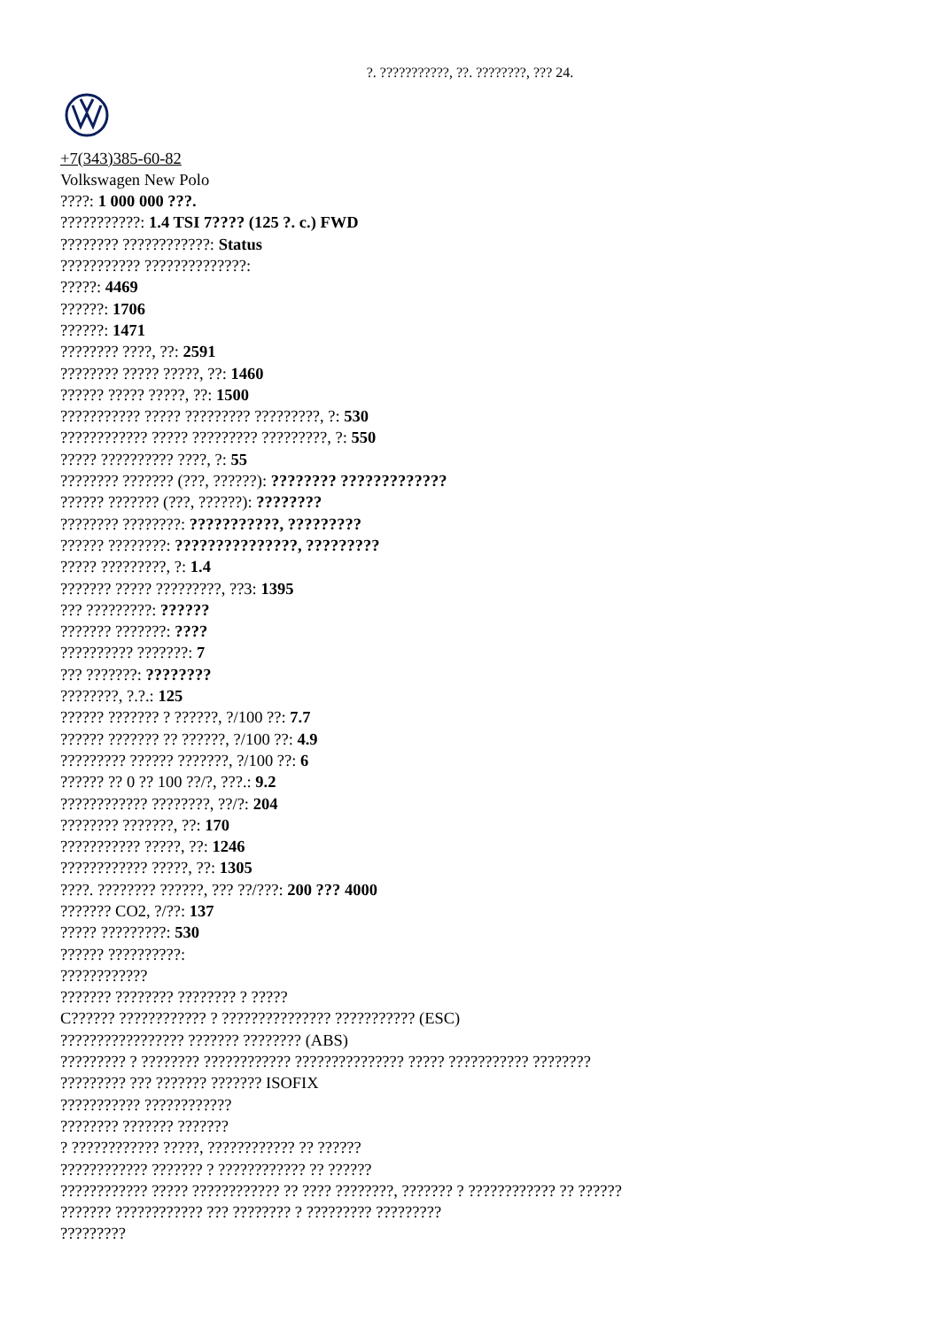?. ???????????, ??. ????????, ??? 24.
+7(343)385-60-82
Volkswagen New Polo
????: 1 000 000 ???.
???????????: 1.4 TSI 7???? (125 ?. c.) FWD
???????? ????????????: Status
??????????? ??????????????:
?????: 4469
??????: 1706
??????: 1471
???????? ????, ??: 2591
???????? ????? ?????, ??: 1460
?????? ????? ?????, ??: 1500
??????????? ????? ????????? ?????????, ?: 530
???????????? ????? ????????? ?????????, ?: 550
????? ?????????? ????, ?: 55
???????? ??????? (???, ??????): ???????? ?????????????
?????? ??????? (???, ??????): ????????
???????? ????????: ???????????, ?????????
?????? ????????: ???????????????, ?????????
????? ?????????, ?: 1.4
??????? ????? ?????????, ??3: 1395
??? ?????????: ??????
??????? ???????: ????
?????????? ???????: 7
??? ???????: ????????
????????, ?.?.: 125
?????? ??????? ? ??????, ?/100 ??: 7.7
?????? ??????? ?? ??????, ?/100 ??: 4.9
????????? ?????? ???????, ?/100 ??: 6
?????? ?? 0 ?? 100 ??/?, ???.: 9.2
???????????? ????????, ??/?: 204
???????? ???????, ??: 170
??????????? ?????, ??: 1246
???????????? ?????, ??: 1305
????. ???????? ??????, ??? ??/???: 200 ??? 4000
??????? CO2, ?/??: 137
????? ?????????: 530
?????? ??????????:
????????????
??????? ???????? ???????? ? ?????
C?????? ???????????? ? ??????????????? ??????????? (ESC)
????????????????? ??????? ???????? (ABS)
????????? ? ???????? ???????????? ??????????????? ????? ??????????? ????????
????????? ??? ??????? ??????? ISOFIX
??????????? ????????????
???????? ??????? ???????
? ???????????? ?????, ???????????? ?? ??????
???????????? ??????? ? ???????????? ?? ??????
???????????? ????? ???????????? ?? ???? ????????, ??????? ? ???????????? ?? ??????
??????? ???????????? ??? ???????? ? ????????? ?????????
?????????